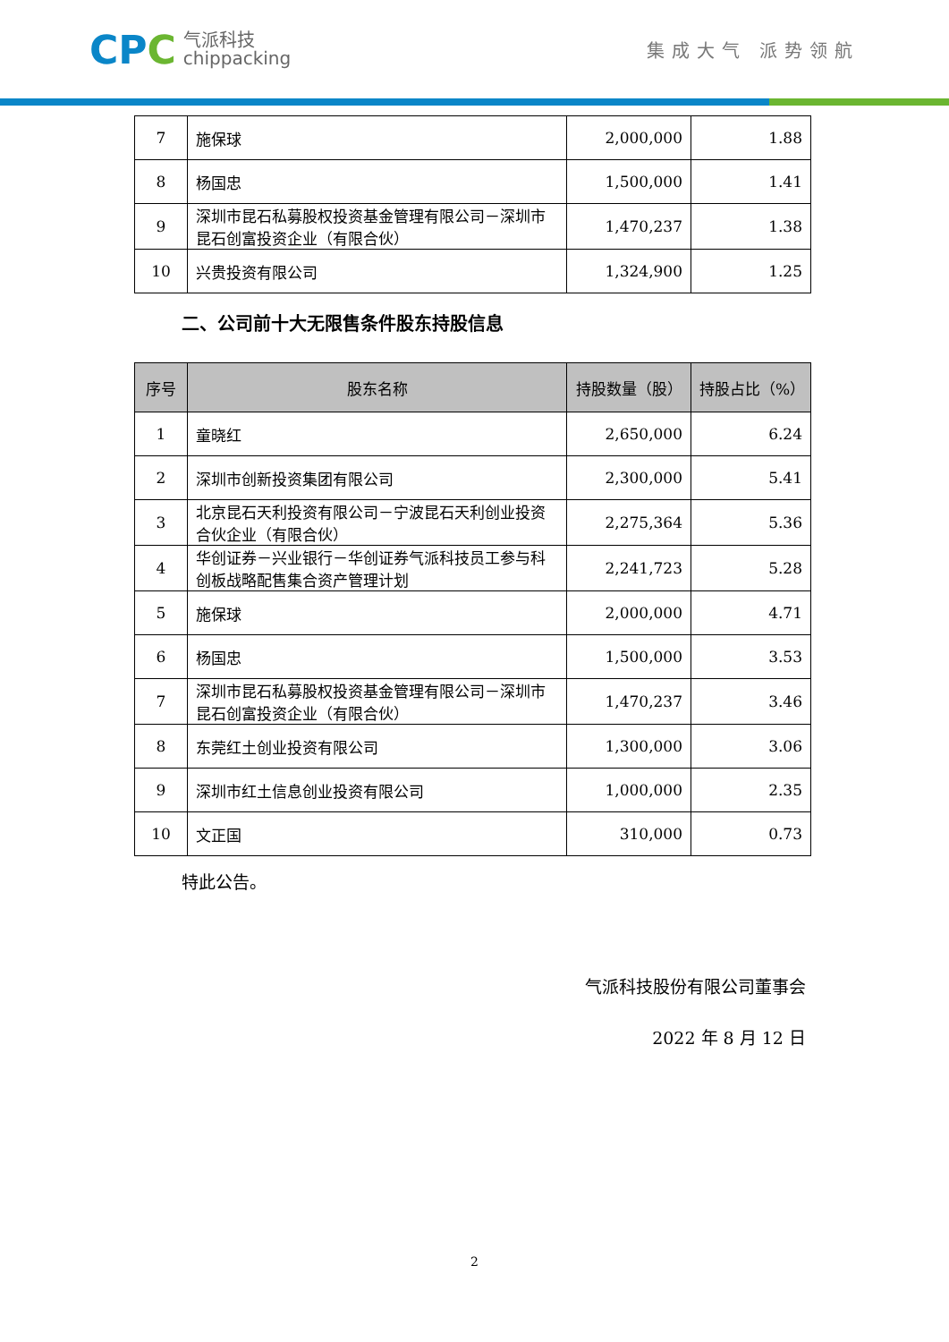CPC
气派科技
chippacking
集成大气 派势领航
| 7 | 施保球 | 2,000,000 | 1.88 |
| 8 | 杨国忠 | 1,500,000 | 1.41 |
| 9 | 深圳市昆石私募股权投资基金管理有限公司－深圳市昆石创富投资企业（有限合伙） | 1,470,237 | 1.38 |
| 10 | 兴贵投资有限公司 | 1,324,900 | 1.25 |
二、公司前十大无限售条件股东持股信息
| 序号 | 股东名称 | 持股数量（股） | 持股占比（%） |
| --- | --- | --- | --- |
| 1 | 童晓红 | 2,650,000 | 6.24 |
| 2 | 深圳市创新投资集团有限公司 | 2,300,000 | 5.41 |
| 3 | 北京昆石天利投资有限公司－宁波昆石天利创业投资合伙企业（有限合伙） | 2,275,364 | 5.36 |
| 4 | 华创证券－兴业银行－华创证券气派科技员工参与科创板战略配售集合资产管理计划 | 2,241,723 | 5.28 |
| 5 | 施保球 | 2,000,000 | 4.71 |
| 6 | 杨国忠 | 1,500,000 | 3.53 |
| 7 | 深圳市昆石私募股权投资基金管理有限公司－深圳市昆石创富投资企业（有限合伙） | 1,470,237 | 3.46 |
| 8 | 东莞红土创业投资有限公司 | 1,300,000 | 3.06 |
| 9 | 深圳市红土信息创业投资有限公司 | 1,000,000 | 2.35 |
| 10 | 文正国 | 310,000 | 0.73 |
特此公告。
气派科技股份有限公司董事会
2022 年 8 月 12 日
2